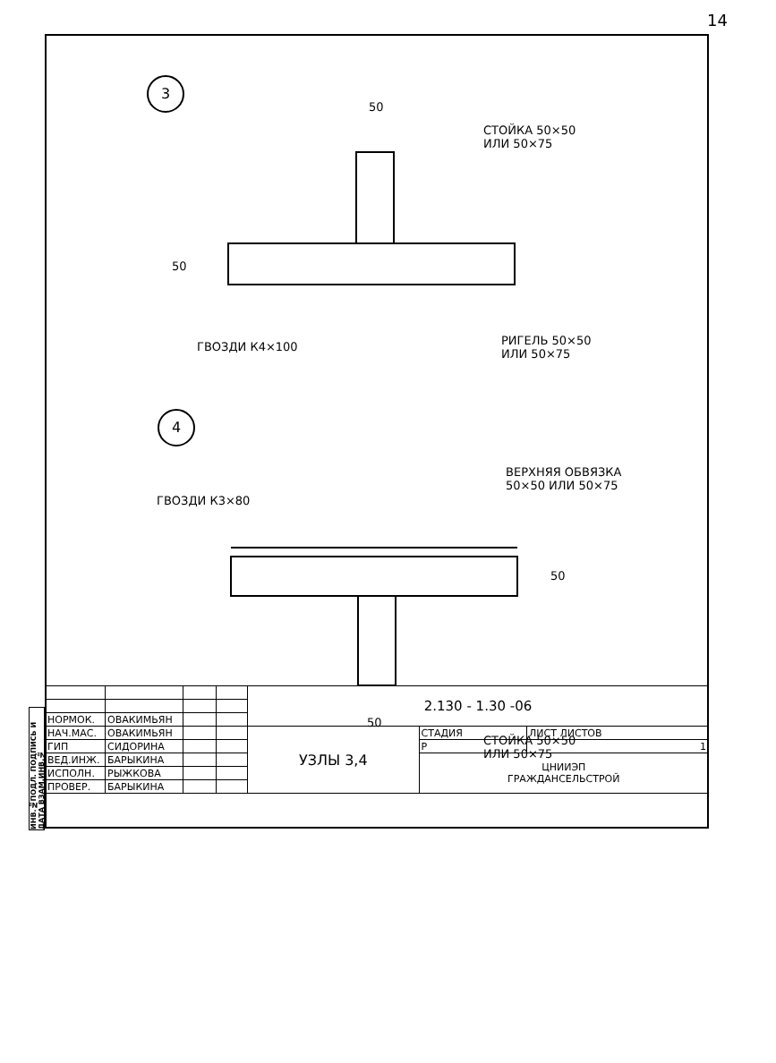14
ИНВ.№ПОДЛ. ПОДПИСЬ И ДАТА ВЗАМ.ИНВ.№
3
4
50
СТОЙКА 50×50
ИЛИ 50×75
50
ГВОЗДИ К4×100
РИГЕЛЬ 50×50
ИЛИ 50×75
ВЕРХНЯЯ ОБВЯЗКА
50×50 ИЛИ 50×75
ГВОЗДИ К3×80
50
50
СТОЙКА 50×50
ИЛИ 50×75
| | | | | 2.130 - 1.30 -06 | | |
| НОРМОК. | ОВАКИМЬЯН | | | | | |
| НАЧ.МАС. | ОВАКИМЬЯН | | | УЗЛЫ 3,4 | СТАДИЯ | ЛИСТ ЛИСТОВ |
| ГИП | СИДОРИНА | | | | Р | 1 |
| ВЕД.ИНЖ. | БАРЫКИНА | | | | ЦНИИЭП ГРАЖДАНСЕЛЬСТРОЙ | |
| ИСПОЛН. | РЫЖКОВА | | | | | |
| ПРОВЕР. | БАРЫКИНА | | | | | |